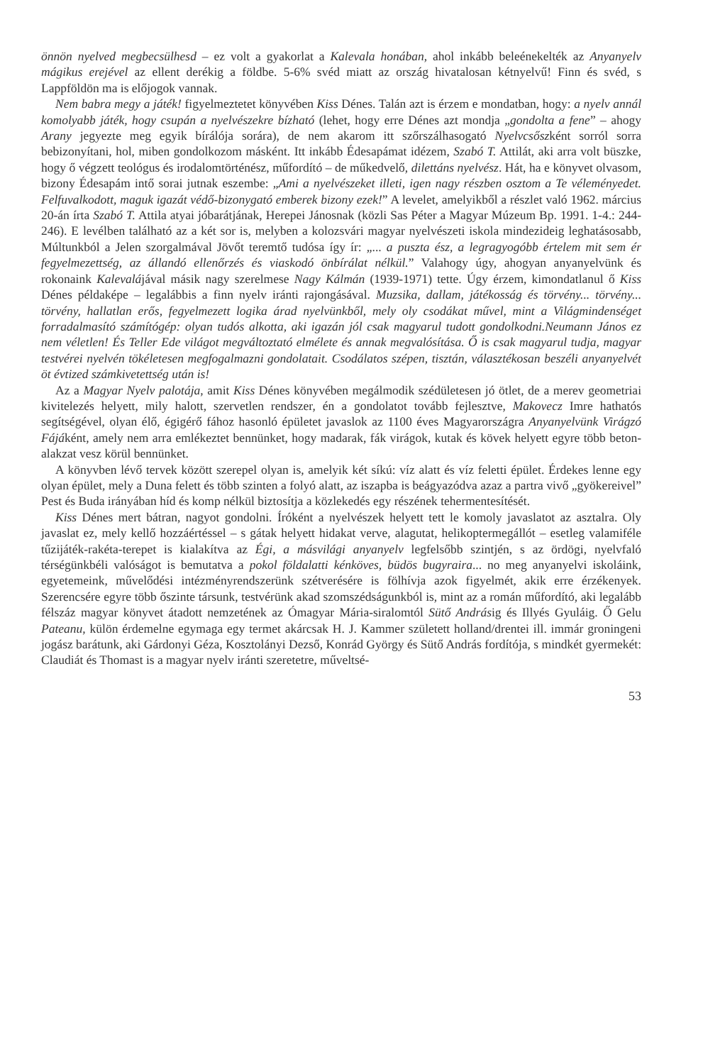önnön nyelved megbecsülhesd – ez volt a gyakorlat a Kalevala honában, ahol inkább beleénekelték az Anyanyelv mágikus erejével az ellent derékig a földbe. 5-6% svéd miatt az ország hivatalosan kétnyelvű! Finn és svéd, s Lappföldön ma is előjogok vannak.
Nem babra megy a játék! figyelmeztetet könyvében Kiss Dénes. Talán azt is érzem e mondatban, hogy: a nyelv annál komolyabb játék, hogy csupán a nyelvészekre bízható (lehet, hogy erre Dénes azt mondja „gondolta a fene” – ahogy Arany jegyezte meg egyik bírálója sorára), de nem akarom itt szőrszálhasogató Nyelvcsőszként sorról sorra bebizonyítani, hol, miben gondolkozom másként. Itt inkább Édesapámat idézem, Szabó T. Attilát, aki arra volt büszke, hogy ő végzett teológus és irodalomtörténész, műfordító – de műkedvelő, dilettáns nyelvész. Hát, ha e könyvet olvasom, bizony Édesapám intő sorai jutnak eszembe: „Ami a nyelvészeket illeti, igen nagy részben osztom a Te véleményedet. Felfuvalkodott, maguk igazát védő-bizonygató emberek bizony ezek!” A levelet, amelyikből a részlet való 1962. március 20-án írta Szabó T. Attila atyai jóbarátjának, Herepei Jánosnak (közli Sas Péter a Magyar Múzeum Bp. 1991. 1-4.: 244-246). E levélben található az a két sor is, melyben a kolozsvári magyar nyelvészeti iskola mindezideig leghatásosabb, Múltunkból a Jelen szorgalmával Jövőt teremtő tudósa így ír: „... a puszta ész, a legragyogóbb értelem mit sem ér fegyelmezettség, az állandó ellenőrzés és viaskodó önbírálat nélkül.” Valahogy úgy, ahogyan anyanyelvünk és rokonaink Kalevalájával másik nagy szerelmese Nagy Kálmán (1939-1971) tette. Úgy érzem, kimondatlanul ő Kiss Dénes példaképe – legalábbis a finn nyelv iránti rajongásával. Muzsika, dallam, játékosság és törvény... törvény... törvény, hallatlan erős, fegyelmezett logika árad nyelvünkből, mely oly csodákat művel, mint a Világmindenséget forradalmasító számítógép: olyan tudós alkotta, aki igazán jól csak magyarul tudott gondolkodni.Neumann János ez nem véletlen! És Teller Ede világot megváltoztató elmélete és annak megvalósítása. Ő is csak magyarul tudja, magyar testvérei nyelvén tökéletesen megfogalmazni gondolatait. Csodálatos szépen, tisztán, választékosan beszéli anyanyelvét öt évtized számkivetettség után is!
Az a Magyar Nyelv palotája, amit Kiss Dénes könyvében megálmodik szédületesen jó ötlet, de a merev geometriai kivitelezés helyett, mily halott, szervetlen rendszer, én a gondolatot tovább fejlesztve, Makovecz Imre hathatós segítségével, olyan élő, égigérő fához hasonló épületet javaslok az 1100 éves Magyarországra Anyanyelvünk Virágzó Fájáként, amely nem arra emlékeztet bennünket, hogy madarak, fák virágok, kutak és kövek helyett egyre több beton-alakzat vesz körül bennünket.
A könyvben lévő tervek között szerepel olyan is, amelyik két síkú: víz alatt és víz feletti épület. Érdekes lenne egy olyan épület, mely a Duna felett és több szinten a folyó alatt, az iszapba is beágyazódva azaz a partra vivő „gyökereivel” Pest és Buda irányában híd és komp nélkül biztosítja a közlekedés egy részének tehermentesítését.
Kiss Dénes mert bátran, nagyot gondolni. Íróként a nyelvészek helyett tett le komoly javaslatot az asztalra. Oly javaslat ez, mely kellő hozzáértéssel – s gátak helyett hidakat verve, alagutat, helikoptermegállót – esetleg valamiféle tűzijáték-rakéta-terepet is kialakítva az Égi, a másvilági anyanyelv legfelsőbb szintjén, s az ördögi, nyelvfaló térségünkbéli valóságot is bemutatva a pokol földalatti kénköves, büdös bugyraira... no meg anyanyelvi iskoláink, egyetemeink, művelődési intézményrendszerünk szétverésére is fölhívja azok figyelmét, akik erre érzékenyek. Szerencsére egyre több őszinte társunk, testvérünk akad szomszédságunkból is, mint az a román műfordító, aki legalább félszáz magyar könyvet átadott nemzetének az Ómagyar Mária-siralomtól Sütő Andrásig és Illyés Gyuláig. Ő Gelu Pateanu, külön érdemelne egymaga egy termet akárcsak H. J. Kammer született holland/drentei ill. immár groningeni jogász barátunk, aki Gárdonyi Géza, Kosztolányi Dezső, Konrád György és Sütő András fordítója, s mindkét gyermekét: Claudiát és Thomast is a magyar nyelv iránti szeretetre, műveltsé-
53